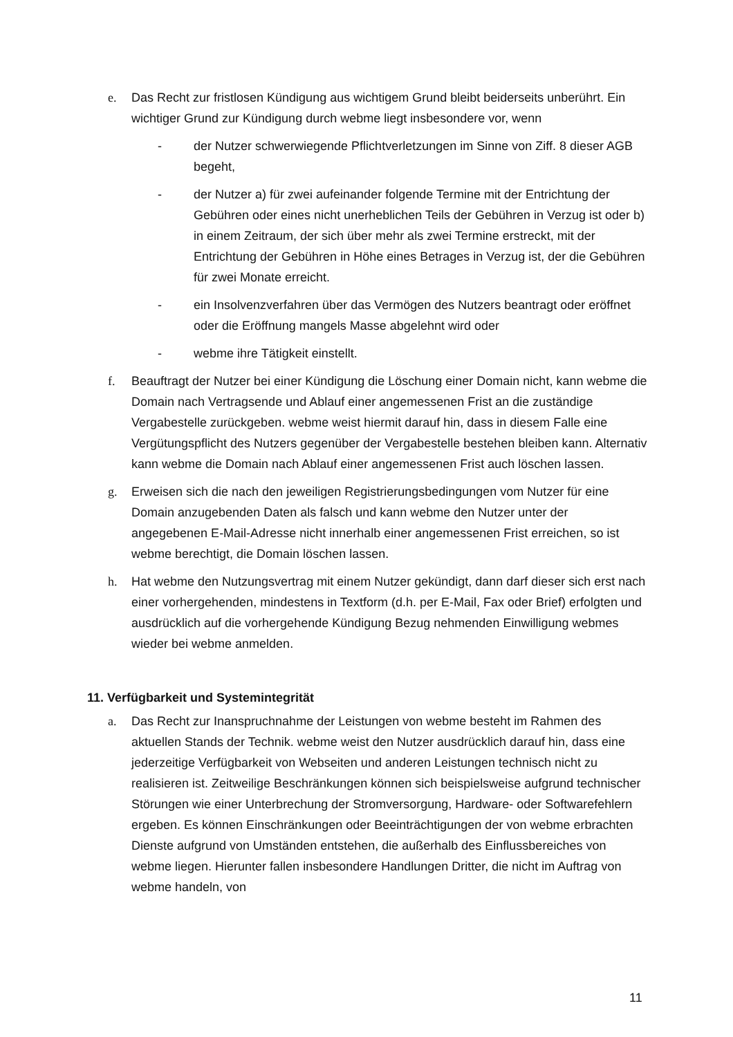e. Das Recht zur fristlosen Kündigung aus wichtigem Grund bleibt beiderseits unberührt. Ein wichtiger Grund zur Kündigung durch webme liegt insbesondere vor, wenn
- der Nutzer schwerwiegende Pflichtverletzungen im Sinne von Ziff. 8 dieser AGB begeht,
- der Nutzer a) für zwei aufeinander folgende Termine mit der Entrichtung der Gebühren oder eines nicht unerheblichen Teils der Gebühren in Verzug ist oder b) in einem Zeitraum, der sich über mehr als zwei Termine erstreckt, mit der Entrichtung der Gebühren in Höhe eines Betrages in Verzug ist, der die Gebühren für zwei Monate erreicht.
- ein Insolvenzverfahren über das Vermögen des Nutzers beantragt oder eröffnet oder die Eröffnung mangels Masse abgelehnt wird oder
- webme ihre Tätigkeit einstellt.
f. Beauftragt der Nutzer bei einer Kündigung die Löschung einer Domain nicht, kann webme die Domain nach Vertragsende und Ablauf einer angemessenen Frist an die zuständige Vergabestelle zurückgeben. webme weist hiermit darauf hin, dass in diesem Falle eine Vergütungspflicht des Nutzers gegenüber der Vergabestelle bestehen bleiben kann. Alternativ kann webme die Domain nach Ablauf einer angemessenen Frist auch löschen lassen.
g. Erweisen sich die nach den jeweiligen Registrierungsbedingungen vom Nutzer für eine Domain anzugebenden Daten als falsch und kann webme den Nutzer unter der angegebenen E-Mail-Adresse nicht innerhalb einer angemessenen Frist erreichen, so ist webme berechtigt, die Domain löschen lassen.
h. Hat webme den Nutzungsvertrag mit einem Nutzer gekündigt, dann darf dieser sich erst nach einer vorhergehenden, mindestens in Textform (d.h. per E-Mail, Fax oder Brief) erfolgten und ausdrücklich auf die vorhergehende Kündigung Bezug nehmenden Einwilligung webmes wieder bei webme anmelden.
11. Verfügbarkeit und Systemintegrität
a. Das Recht zur Inanspruchnahme der Leistungen von webme besteht im Rahmen des aktuellen Stands der Technik. webme weist den Nutzer ausdrücklich darauf hin, dass eine jederzeitige Verfügbarkeit von Webseiten und anderen Leistungen technisch nicht zu realisieren ist. Zeitweilige Beschränkungen können sich beispielsweise aufgrund technischer Störungen wie einer Unterbrechung der Stromversorgung, Hardware- oder Softwarefehlern ergeben. Es können Einschränkungen oder Beeinträchtigungen der von webme erbrachten Dienste aufgrund von Umständen entstehen, die außerhalb des Einflussbereiches von webme liegen. Hierunter fallen insbesondere Handlungen Dritter, die nicht im Auftrag von webme handeln, von
11